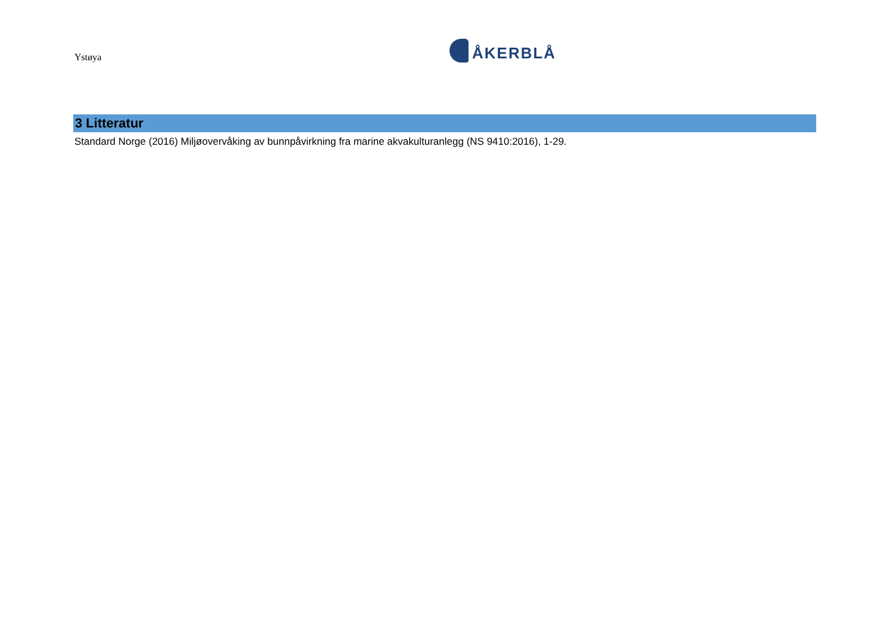Ystøya
ÅKERBLÅ
3 Litteratur
Standard Norge (2016) Miljøovervåking av bunnpåvirkning fra marine akvakulturanlegg (NS 9410:2016), 1-29.